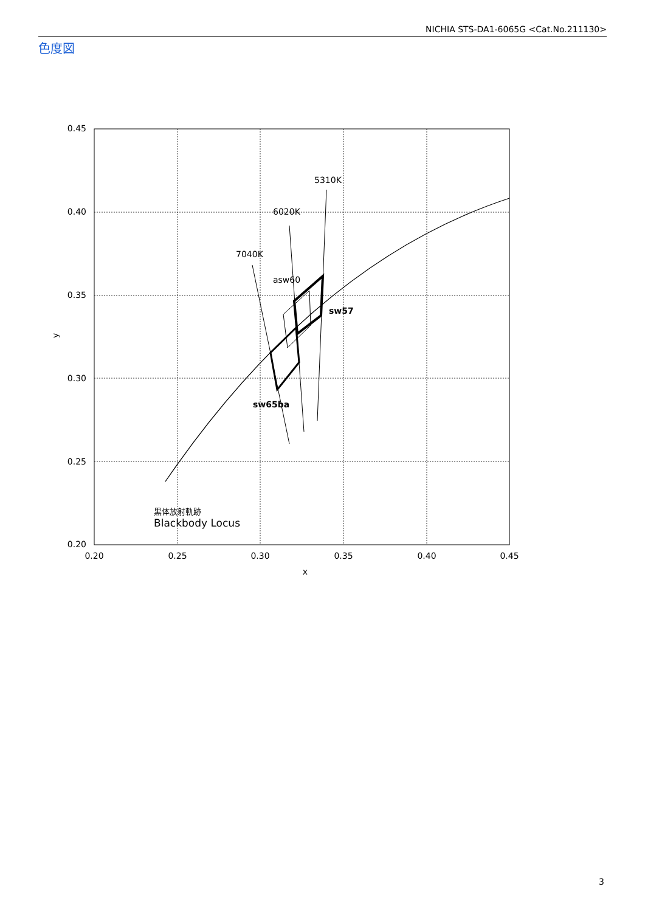NICHIA STS-DA1-6065G <Cat.No.211130>
色度図
0.45
0.40
0.35
0.30
0.25
0.20
0.20
0.25
0.30
0.35
0.40
0.45
x
y
5310K
6020K
7040K
asw60
sw57
sw65ba
黒体放射軌跡
Blackbody Locus
3